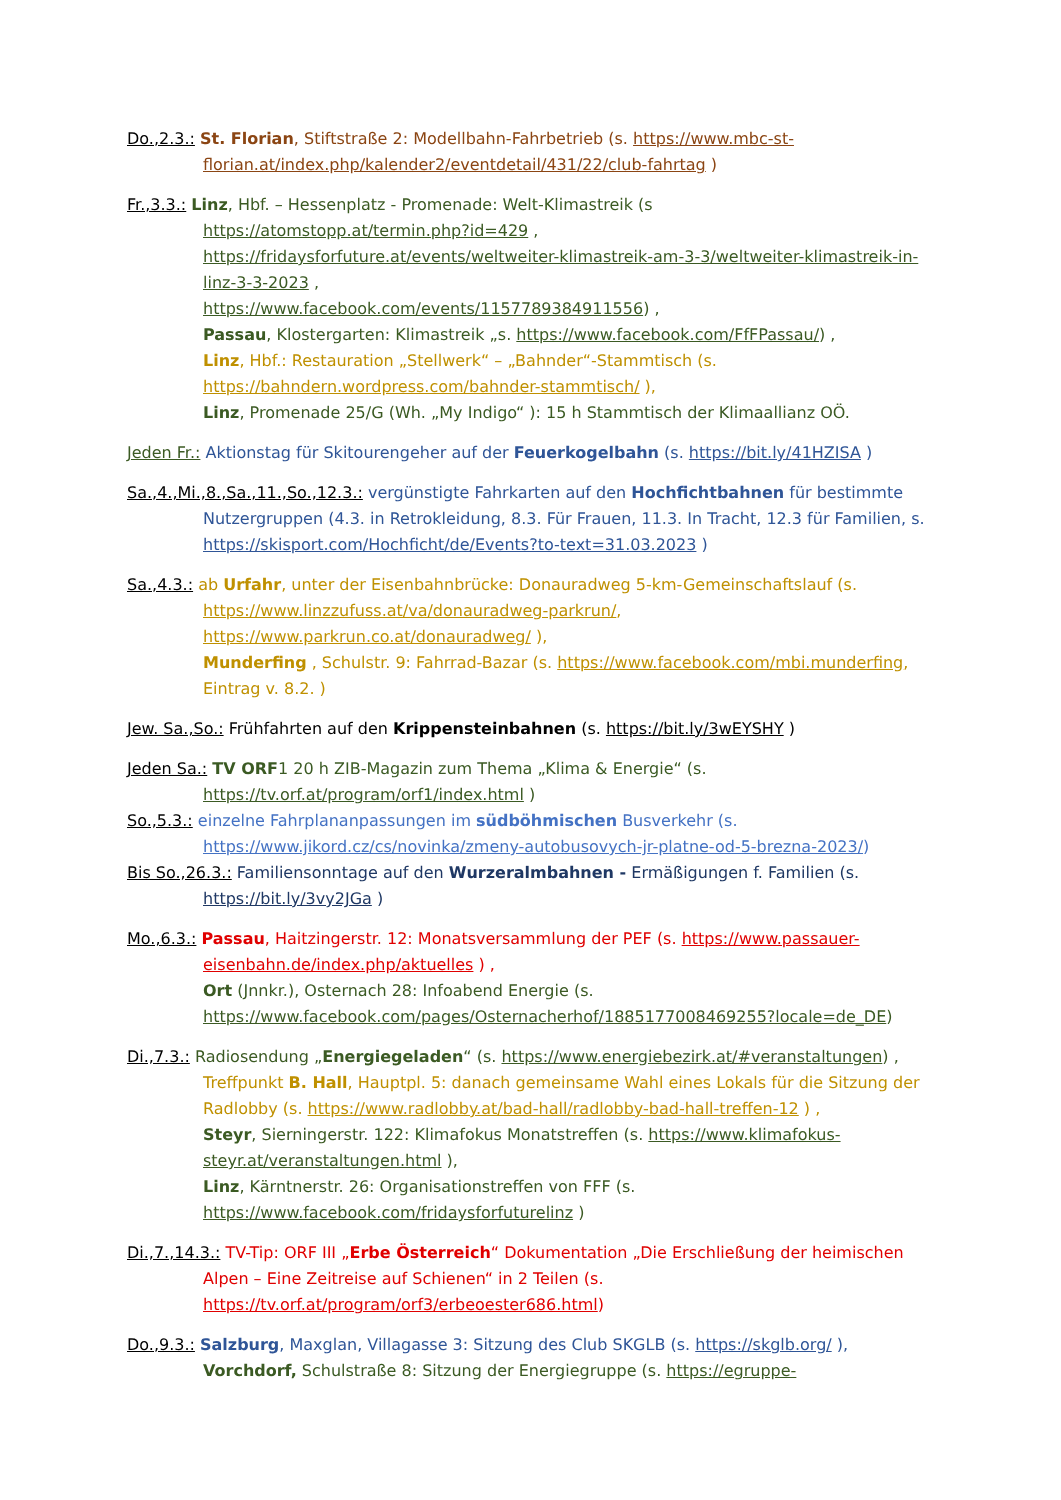Do.,2.3.: St. Florian, Stiftstraße 2: Modellbahn-Fahrbetrieb (s. https://www.mbc-st-
florian.at/index.php/kalender2/eventdetail/431/22/club-fahrtag )
Fr.,3.3.: Linz, Hbf. – Hessenplatz - Promenade: Welt-Klimastreik (s
https://atomstopp.at/termin.php?id=429 ,
https://fridaysforfuture.at/events/weltweiter-klimastreik-am-3-3/weltweiter-klimastreik-in-linz-3-3-2023 ,
https://www.facebook.com/events/1157789384911556) ,
Passau, Klostergarten: Klimastreik „s. https://www.facebook.com/FfFPassau/) ,
Linz, Hbf.: Restauration „Stellwerk“ – „Bahnder“-Stammtisch (s. https://bahndern.wordpress.com/bahnder-stammtisch/ ),
Linz, Promenade 25/G (Wh. „My Indigo“ ): 15 h Stammtisch der Klimaallianz OÖ.
Jeden Fr.: Aktionstag für Skitourengeher auf der Feuerkogelbahn (s. https://bit.ly/41HZISA )
Sa.,4.,Mi.,8.,Sa.,11.,So.,12.3.: vergünstigte Fahrkarten auf den Hochfichtbahnen für bestimmte
Nutzergruppen (4.3. in Retrokleidung, 8.3. Für Frauen, 11.3. In Tracht, 12.3 für Familien, s. https://skisport.com/Hochficht/de/Events?to-text=31.03.2023 )
Sa.,4.3.: ab Urfahr, unter der Eisenbahnbrücke: Donauradweg 5-km-Gemeinschaftslauf (s.
https://www.linzzufuss.at/va/donauradweg-parkrun/,
https://www.parkrun.co.at/donauradweg/ ),
Munderfing , Schulstr. 9: Fahrrad-Bazar (s. https://www.facebook.com/mbi.munderfing, Eintrag v. 8.2. )
Jew. Sa.,So.: Frühfahrten auf den Krippensteinbahnen (s. https://bit.ly/3wEYSHY )
Jeden Sa.: TV ORF1 20 h ZIB-Magazin zum Thema „Klima & Energie“ (s.
https://tv.orf.at/program/orf1/index.html )
So.,5.3.: einzelne Fahrplananpassungen im südböhmischen Busverkehr (s.
https://www.jikord.cz/cs/novinka/zmeny-autobusovych-jr-platne-od-5-brezna-2023/)
Bis So.,26.3.: Familiensonntage auf den Wurzeralmbahnen - Ermäßigungen f. Familien (s.
https://bit.ly/3vy2JGa )
Mo.,6.3.: Passau, Haitzingerstr. 12: Monatsversammlung der PEF (s. https://www.passauer-
eisenbahn.de/index.php/aktuelles ) ,
Ort (Jnnkr.), Osternach 28: Infoabend Energie (s. https://www.facebook.com/pages/Osternacherhof/1885177008469255?locale=de_DE)
Di.,7.3.: Radiosendung „Energiegeladen“ (s. https://www.energiebezirk.at/#veranstaltungen) ,
Treffpunkt B. Hall, Hauptpl. 5: danach gemeinsame Wahl eines Lokals für die Sitzung der Radlobby (s. https://www.radlobby.at/bad-hall/radlobby-bad-hall-treffen-12 ) ,
Steyr, Sierningerstr. 122: Klimafokus Monatstreffen (s. https://www.klimafokus-steyr.at/veranstaltungen.html ),
Linz, Kärntnerstr. 26: Organisationstreffen von FFF (s. https://www.facebook.com/fridaysforfuturelinz )
Di.,7.,14.3.: TV-Tip: ORF III „Erbe Österreich“ Dokumentation „Die Erschließung der heimischen
Alpen – Eine Zeitreise auf Schienen“ in 2 Teilen (s. https://tv.orf.at/program/orf3/erbeoester686.html)
Do.,9.3.: Salzburg, Maxglan, Villagasse 3: Sitzung des Club SKGLB (s. https://skglb.org/ ),
Vorchdorf, Schulstraße 8: Sitzung der Energiegruppe (s. https://egruppe-